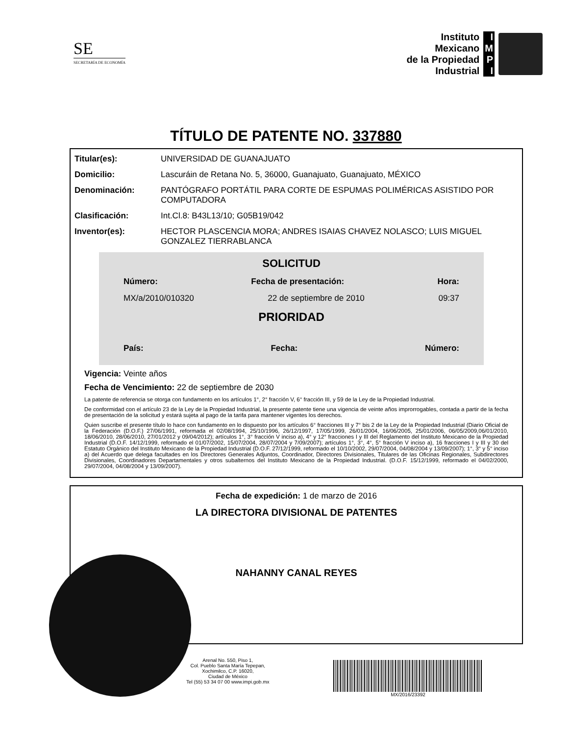SE
SECRETARÍA DE ECONOMÍA
Instituto
Mexicano
de la Propiedad
Industrial
I
M
P
I
TÍTULO DE PATENTE NO. 337880
Titular(es): UNIVERSIDAD DE GUANAJUATO
Domicilio: Lascuráin de Retana No. 5, 36000, Guanajuato, Guanajuato, MÉXICO
Denominación: PANTÓGRAFO PORTÁTIL PARA CORTE DE ESPUMAS POLIMÉRICAS ASISTIDO POR COMPUTADORA
Clasificación: Int.Cl.8: B43L13/10; G05B19/042
Inventor(es): HECTOR PLASCENCIA MORA; ANDRES ISAIAS CHAVEZ NOLASCO; LUIS MIGUEL GONZALEZ TIERRABLANCA
SOLICITUD
Número: Fecha de presentación: Hora:
MX/a/2010/010320 22 de septiembre de 2010 09:37
PRIORIDAD
País: Fecha: Número:
Vigencia: Veinte años
Fecha de Vencimiento: 22 de septiembre de 2030
La patente de referencia se otorga con fundamento en los artículos 1°, 2° fracción V, 6° fracción III, y 59 de la Ley de la Propiedad Industrial.
De conformidad con el artículo 23 de la Ley de la Propiedad Industrial, la presente patente tiene una vigencia de veinte años improrrogables, contada a partir de la fecha de presentación de la solicitud y estará sujeta al pago de la tarifa para mantener vigentes los derechos.
Quien suscribe el presente título lo hace con fundamento en lo dispuesto por los artículos 6° fracciones III y 7° bis 2 de la Ley de la Propiedad Industrial (Diario Oficial de la Federación (D.O.F.) 27/06/1991, reformada el 02/08/1994, 25/10/1996, 26/12/1997, 17/05/1999, 26/01/2004, 16/06/2005, 25/01/2006, 06/05/2009,06/01/2010, 18/06/2010, 28/06/2010, 27/01/2012 y 09/04/2012); artículos 1°, 3° fracción V inciso a), 4° y 12° fracciones I y III del Reglamento del Instituto Mexicano de la Propiedad Industrial (D.O.F. 14/12/1999, reformado el 01/07/2002, 15/07/2004, 28/07/2004 y 7/09/2007); artículos 1°, 3°, 4°, 5° fracción V inciso a), 16 fracciones I y III y 30 del Estatuto Orgánico del Instituto Mexicano de la Propiedad Industrial (D.O.F. 27/12/1999, reformado el 10/10/2002, 29/07/2004, 04/08/2004 y 13/09/2007); 1°, 3° y 5° inciso a) del Acuerdo que delega facultades en los Directores Generales Adjuntos, Coordinador, Directores Divisionales, Titulares de las Oficinas Regionales, Subdirectores Divisionales, Coordinadores Departamentales y otros subalternos del Instituto Mexicano de la Propiedad Industrial. (D.O.F. 15/12/1999, reformado el 04/02/2000, 29/07/2004, 04/08/2004 y 13/09/2007).
Fecha de expedición: 1 de marzo de 2016
LA DIRECTORA DIVISIONAL DE PATENTES
NAHANNY CANAL REYES
Arenal No. 550, Piso 1,
Col. Pueblo Santa María Tepepan,
Xochimilco, C.P. 16020,
Ciudad de México
Tel (55) 53 34 07 00 www.impi.gob.mx
MX/2016/23392